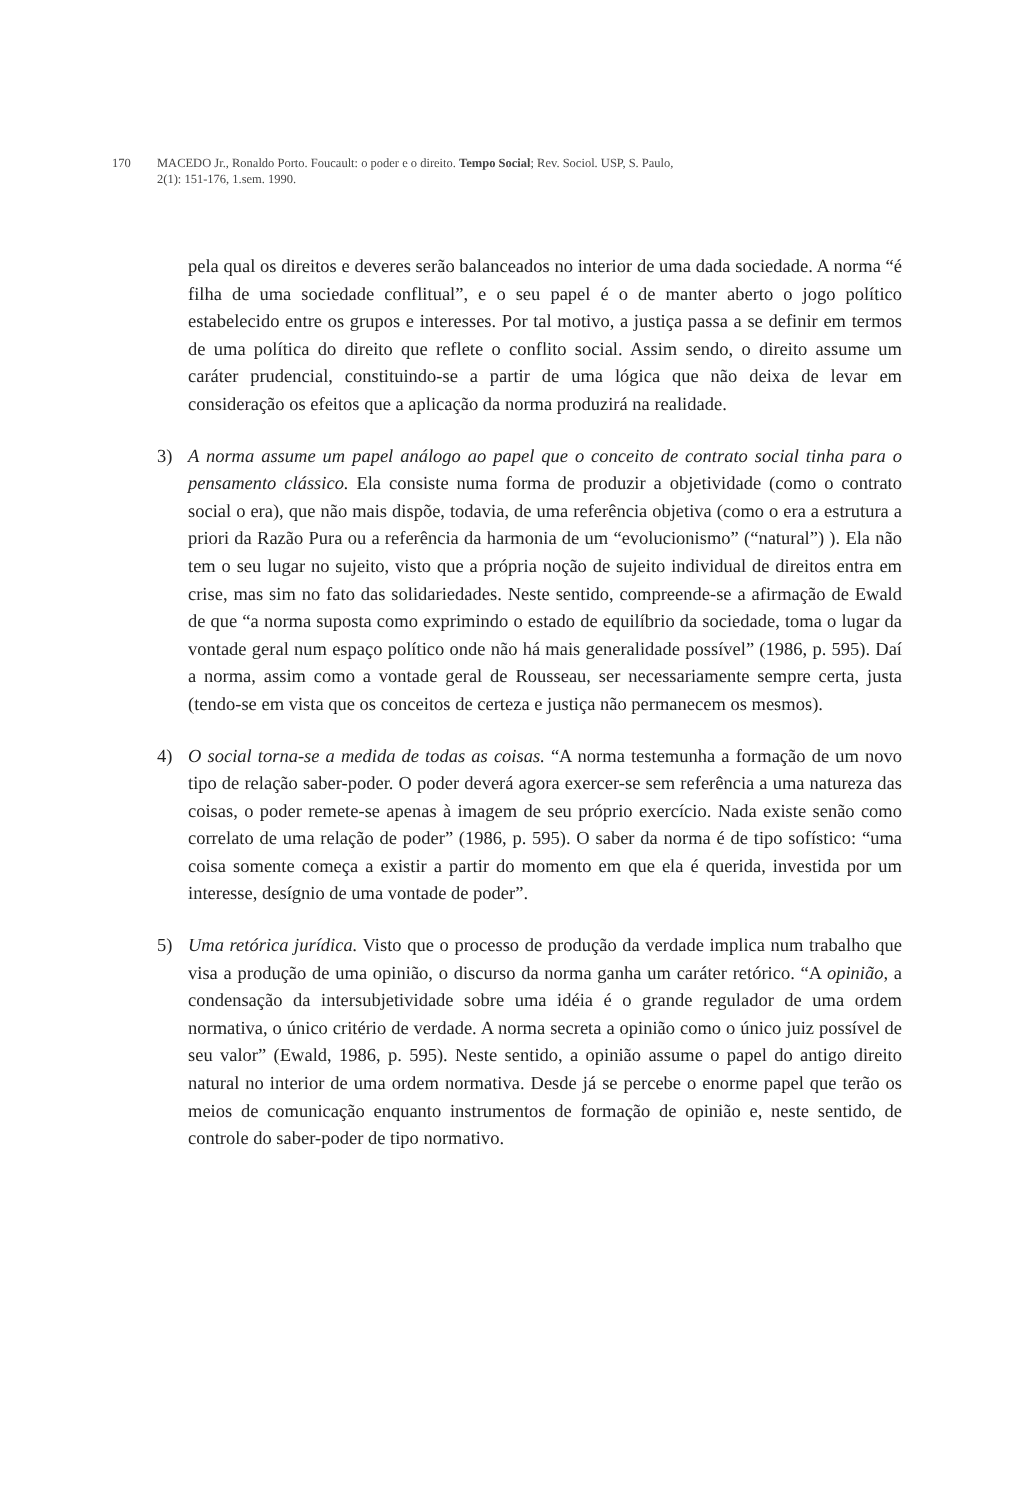170 MACEDO Jr., Ronaldo Porto. Foucault: o poder e o direito. Tempo Social; Rev. Sociol. USP, S. Paulo,
2(1): 151-176, 1.sem. 1990.
pela qual os direitos e deveres serão balanceados no interior de uma dada sociedade. A norma “é filha de uma sociedade conflitual”, e o seu papel é o de manter aberto o jogo político estabelecido entre os grupos e interesses. Por tal motivo, a justiça passa a se definir em termos de uma política do direito que reflete o conflito social. Assim sendo, o direito assume um caráter prudencial, constituindo-se a partir de uma lógica que não deixa de levar em consideração os efeitos que a aplicação da norma produzirá na realidade.
3) A norma assume um papel análogo ao papel que o conceito de contrato social tinha para o pensamento clássico. Ela consiste numa forma de produzir a objetividade (como o contrato social o era), que não mais dispõe, todavia, de uma referência objetiva (como o era a estrutura a priori da Razão Pura ou a referência da harmonia de um “evolucionismo” (“natural”) ). Ela não tem o seu lugar no sujeito, visto que a própria noção de sujeito individual de direitos entra em crise, mas sim no fato das solidariedades. Neste sentido, compreende-se a afirmação de Ewald de que “a norma suposta como exprimindo o estado de equilíbrio da sociedade, toma o lugar da vontade geral num espaço político onde não há mais generalidade possível” (1986, p. 595). Daí a norma, assim como a vontade geral de Rousseau, ser necessariamente sempre certa, justa (tendo-se em vista que os conceitos de certeza e justiça não permanecem os mesmos).
4) O social torna-se a medida de todas as coisas. “A norma testemunha a formação de um novo tipo de relação saber-poder. O poder deverá agora exercer-se sem referência a uma natureza das coisas, o poder remete-se apenas à imagem de seu próprio exercício. Nada existe senão como correlato de uma relação de poder” (1986, p. 595). O saber da norma é de tipo sofístico: “uma coisa somente começa a existir a partir do momento em que ela é querida, investida por um interesse, desígnio de uma vontade de poder”.
5) Uma retórica jurídica. Visto que o processo de produção da verdade implica num trabalho que visa a produção de uma opinião, o discurso da norma ganha um caráter retórico. “A opinião, a condensação da intersubjetividade sobre uma idéia é o grande regulador de uma ordem normativa, o único critério de verdade. A norma secreta a opinião como o único juiz possível de seu valor” (Ewald, 1986, p. 595). Neste sentido, a opinião assume o papel do antigo direito natural no interior de uma ordem normativa. Desde já se percebe o enorme papel que terão os meios de comunicação enquanto instrumentos de formação de opinião e, neste sentido, de controle do saber-poder de tipo normativo.